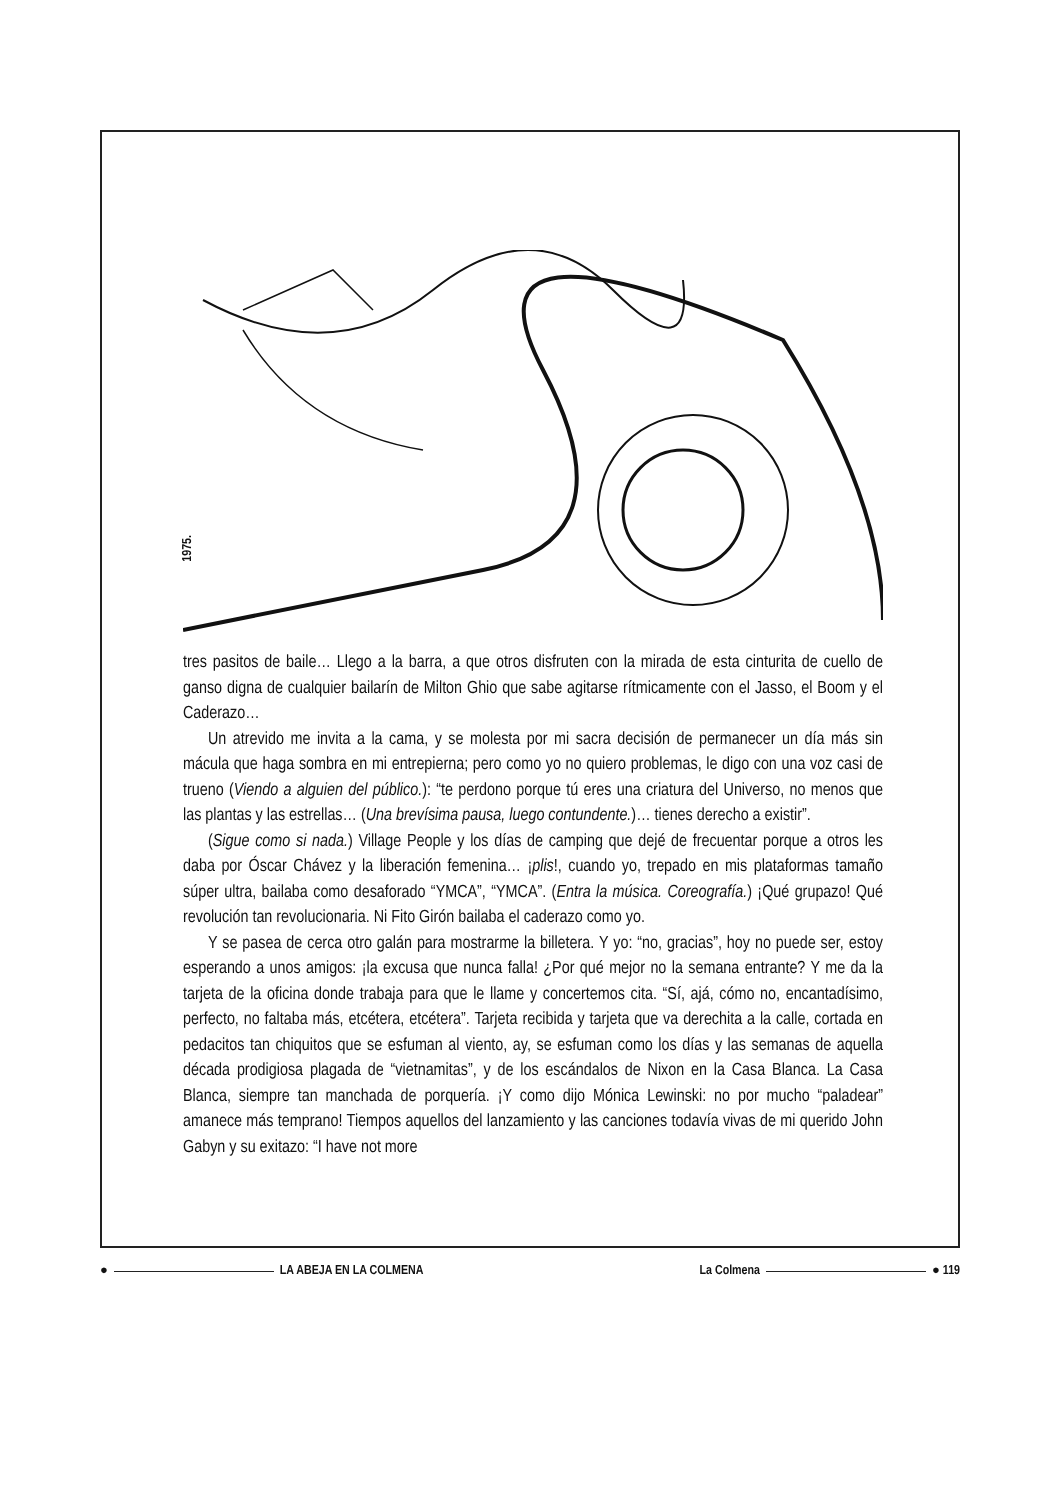1975.
tres pasitos de baile… Llego a la barra, a que otros disfruten con la mirada de esta cinturita de cuello de ganso digna de cualquier bailarín de Milton Ghio que sabe agitarse rítmicamente con el Jasso, el Boom y el Caderazo…
Un atrevido me invita a la cama, y se molesta por mi sacra decisión de permanecer un día más sin mácula que haga sombra en mi entrepierna; pero como yo no quiero problemas, le digo con una voz casi de trueno (Viendo a alguien del público.): “te perdono porque tú eres una criatura del Universo, no menos que las plantas y las estrellas… (Una brevísima pausa, luego contundente.)… tienes derecho a existir”.
(Sigue como si nada.) Village People y los días de camping que dejé de frecuentar porque a otros les daba por Óscar Chávez y la liberación femenina… ¡plis!, cuando yo, trepado en mis plataformas tamaño súper ultra, bailaba como desaforado “YMCA”, “YMCA”. (Entra la música. Coreografía.) ¡Qué grupazo! Qué revolución tan revolucionaria. Ni Fito Girón bailaba el caderazo como yo.
Y se pasea de cerca otro galán para mostrarme la billetera. Y yo: “no, gracias”, hoy no puede ser, estoy esperando a unos amigos: ¡la excusa que nunca falla! ¿Por qué mejor no la semana entrante? Y me da la tarjeta de la oficina donde trabaja para que le llame y concertemos cita. “Sí, ajá, cómo no, encantadísimo, perfecto, no faltaba más, etcétera, etcétera”. Tarjeta recibida y tarjeta que va derechita a la calle, cortada en pedacitos tan chiquitos que se esfuman al viento, ay, se esfuman como los días y las semanas de aquella década prodigiosa plagada de “vietnamitas”, y de los escándalos de Nixon en la Casa Blanca. La Casa Blanca, siempre tan manchada de porquería. ¡Y como dijo Mónica Lewinski: no por mucho “paladear” amanece más temprano! Tiempos aquellos del lanzamiento y las canciones todavía vivas de mi querido John Gabyn y su exitazo: “I have not more
● LA ABEJA EN LA COLMENA La Colmena ● 119